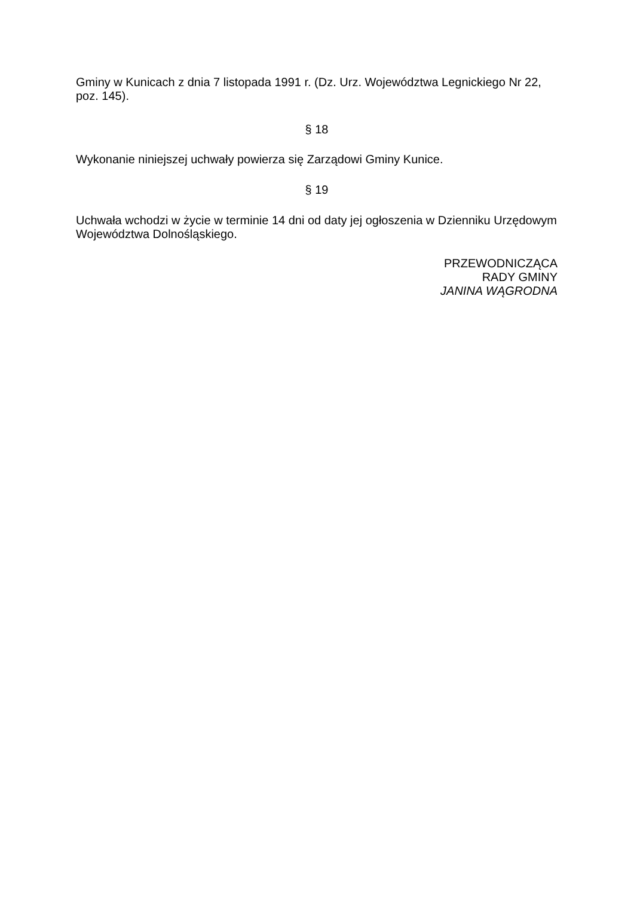Gminy w Kunicach z dnia 7 listopada 1991 r. (Dz. Urz. Województwa Legnickiego Nr 22, poz. 145).
§ 18
Wykonanie niniejszej uchwały powierza się Zarządowi Gminy Kunice.
§ 19
Uchwała wchodzi w życie w terminie 14 dni od daty jej ogłoszenia w Dzienniku Urzędowym Województwa Dolnośląskiego.
PRZEWODNICZĄCA
RADY GMINY
JANINA WĄGRODNA